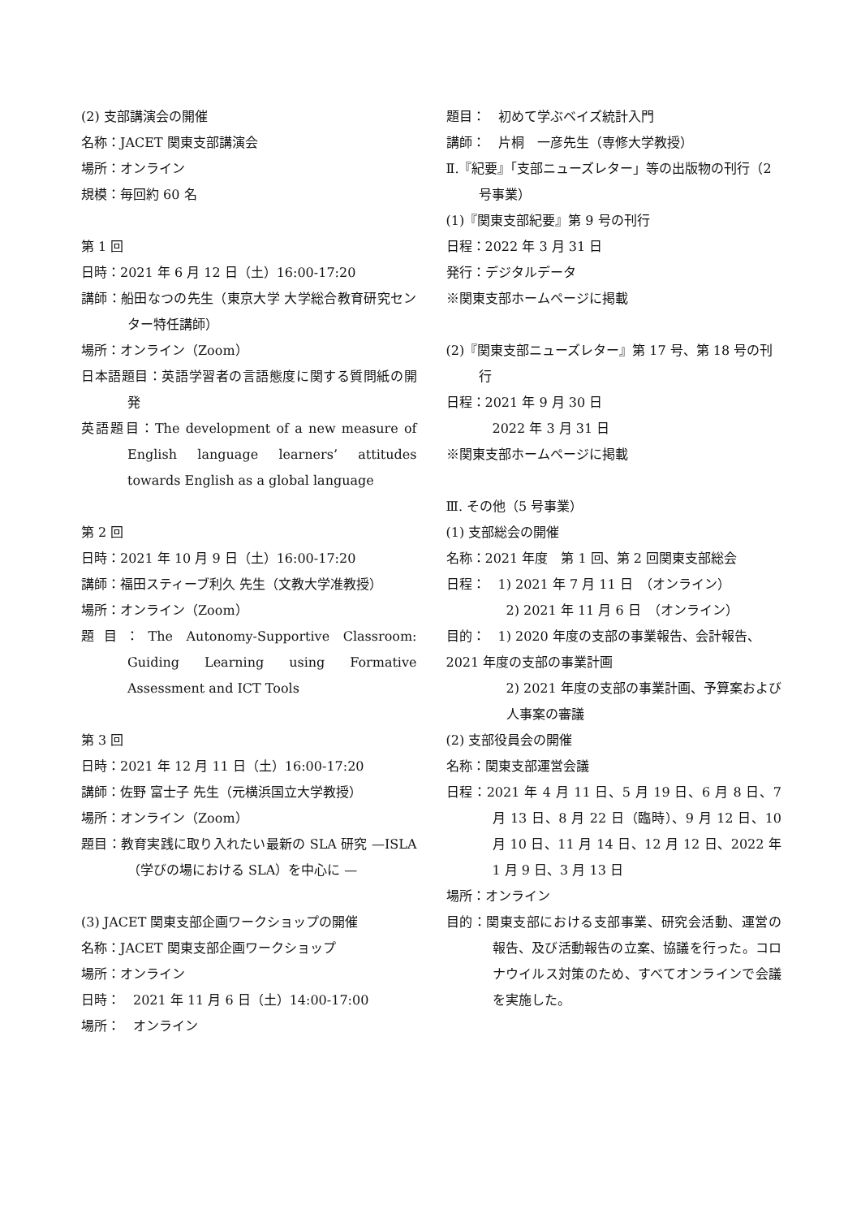(2) 支部講演会の開催
名称：JACET 関東支部講演会
場所：オンライン
規模：毎回約 60 名
第 1 回
日時：2021 年 6 月 12 日（土）16:00-17:20
講師：船田なつの先生（東京大学 大学総合教育研究センター特任講師）
場所：オンライン（Zoom）
日本語題目：英語学習者の言語態度に関する質問紙の開発
英語題目：The development of a new measure of English language learners’ attitudes towards English as a global language
第 2 回
日時：2021 年 10 月 9 日（土）16:00-17:20
講師：福田スティーブ利久 先生（文教大学准教授）
場所：オンライン（Zoom）
題目：The Autonomy-Supportive Classroom: Guiding Learning using Formative Assessment and ICT Tools
第 3 回
日時：2021 年 12 月 11 日（土）16:00-17:20
講師：佐野 富士子 先生（元横浜国立大学教授）
場所：オンライン（Zoom）
題目：教育実践に取り入れたい最新の SLA 研究 —ISLA（学びの場における SLA）を中心に —
(3) JACET 関東支部企画ワークショップの開催
名称：JACET 関東支部企画ワークショップ
場所：オンライン
日時：　2021 年 11 月 6 日（土）14:00-17:00
場所：　オンライン
題目：　初めて学ぶベイズ統計入門
講師：　片桐　一彦先生（専修大学教授）
Ⅱ.『紀要』「支部ニューズレター」等の出版物の刊行（2 号事業）
(1)『関東支部紀要』第 9 号の刊行
日程：2022 年 3 月 31 日
発行：デジタルデータ
※関東支部ホームページに掲載
(2)『関東支部ニューズレター』第 17 号、第 18 号の刊行
日程：2021 年 9 月 30 日
2022 年 3 月 31 日
※関東支部ホームページに掲載
Ⅲ. その他（5 号事業）
(1) 支部総会の開催
名称：2021 年度　第 1 回、第 2 回関東支部総会
日程：　1) 2021 年 7 月 11 日　（オンライン）
2) 2021 年 11 月 6 日　（オンライン）
目的：　1) 2020 年度の支部の事業報告、会計報告、2021 年度の支部の事業計画
2) 2021 年度の支部の事業計画、予算案および人事案の審議
(2) 支部役員会の開催
名称：関東支部運営会議
日程：2021 年 4 月 11 日、5 月 19 日、6 月 8 日、7 月 13 日、8 月 22 日（臨時）、9 月 12 日、10 月 10 日、11 月 14 日、12 月 12 日、2022 年 1 月 9 日、3 月 13 日
場所：オンライン
目的：関東支部における支部事業、研究会活動、運営の報告、及び活動報告の立案、協議を行った。コロナウイルス対策のため、すべてオンラインで会議を実施した。